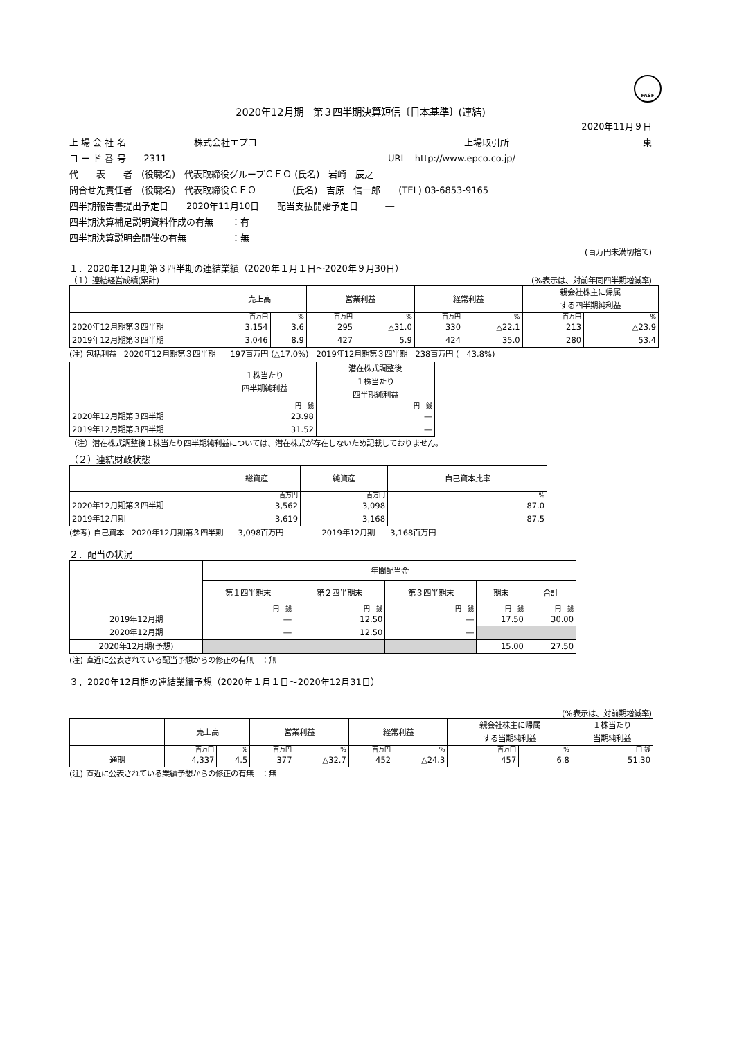FASF
2020年12月期　第３四半期決算短信〔日本基準〕(連結)
2020年11月９日
上 場 会 社 名 株式会社エプコ 上場取引所 東
コ ー ド 番 号　　2311 URL　http://www.epco.co.jp/
代　　表　　者　(役職名)　代表取締役グループＣＥＯ (氏名)　岩崎　辰之
問合せ先責任者　(役職名)　代表取締役ＣＦＯ　　　　(氏名)　吉原　信一郎　　(TEL) 03-6853-9165
四半期報告書提出予定日　　2020年11月10日　　配当支払開始予定日　　　―
四半期決算補足説明資料作成の有無　　：有
四半期決算説明会開催の有無　　　　　：無
(百万円未満切捨て)
１．2020年12月期第３四半期の連結業績（2020年１月１日～2020年９月30日）
（１）連結経営成績(累計) (%表示は、対前年同四半期増減率)
| | 売上高 | | 営業利益 | | 経常利益 | | 親会社株主に帰属 する四半期純利益 | |
| --- | --- | --- | --- | --- | --- | --- | --- | --- |
| | 百万円 | % | 百万円 | % | 百万円 | % | 百万円 | % |
| 2020年12月期第３四半期 | 3,154 | 3.6 | 295 | △31.0 | 330 | △22.1 | 213 | △23.9 |
| 2019年12月期第３四半期 | 3,046 | 8.9 | 427 | 5.9 | 424 | 35.0 | 280 | 53.4 |
(注) 包括利益　2020年12月期第３四半期　　197百万円 (△17.0%)　2019年12月期第３四半期　238百万円 (　43.8%)
| | １株当たり 四半期純利益 | 潜在株式調整後 １株当たり 四半期純利益 |
| --- | --- | --- |
| | 円 銭 | 円 銭 |
| 2020年12月期第３四半期 | 23.98 | ― |
| 2019年12月期第３四半期 | 31.52 | ― |
（注）潜在株式調整後１株当たり四半期純利益については、潜在株式が存在しないため記載しておりません。
（２）連結財政状態
| | 総資産 | 純資産 | 自己資本比率 |
| --- | --- | --- | --- |
| | 百万円 | 百万円 | % |
| 2020年12月期第３四半期 | 3,562 | 3,098 | 87.0 |
| 2019年12月期 | 3,619 | 3,168 | 87.5 |
(参考) 自己資本　2020年12月期第３四半期　　3,098百万円　　　　　2019年12月期　　3,168百万円
２．配当の状況
| | 年間配当金 | | | | |
| --- | --- | --- | --- | --- | --- |
| | 第１四半期末 | 第２四半期末 | 第３四半期末 | 期末 | 合計 |
| | 円 銭 | 円 銭 | 円 銭 | 円 銭 | 円 銭 |
| 2019年12月期 | ― | 12.50 | ― | 17.50 | 30.00 |
| 2020年12月期 | ― | 12.50 | ― | | |
| 2020年12月期(予想) | | | | 15.00 | 27.50 |
(注) 直近に公表されている配当予想からの修正の有無　：無
３．2020年12月期の連結業績予想（2020年１月１日～2020年12月31日）
(%表示は、対前期増減率)
| | 売上高 | | 営業利益 | | 経常利益 | | 親会社株主に帰属 する当期純利益 | | １株当たり 当期純利益 |
| --- | --- | --- | --- | --- | --- | --- | --- | --- | --- |
| | 百万円 | % | 百万円 | % | 百万円 | % | 百万円 | % | 円 銭 |
| 通期 | 4,337 | 4.5 | 377 | △32.7 | 452 | △24.3 | 457 | 6.8 | 51.30 |
(注) 直近に公表されている業績予想からの修正の有無　：無